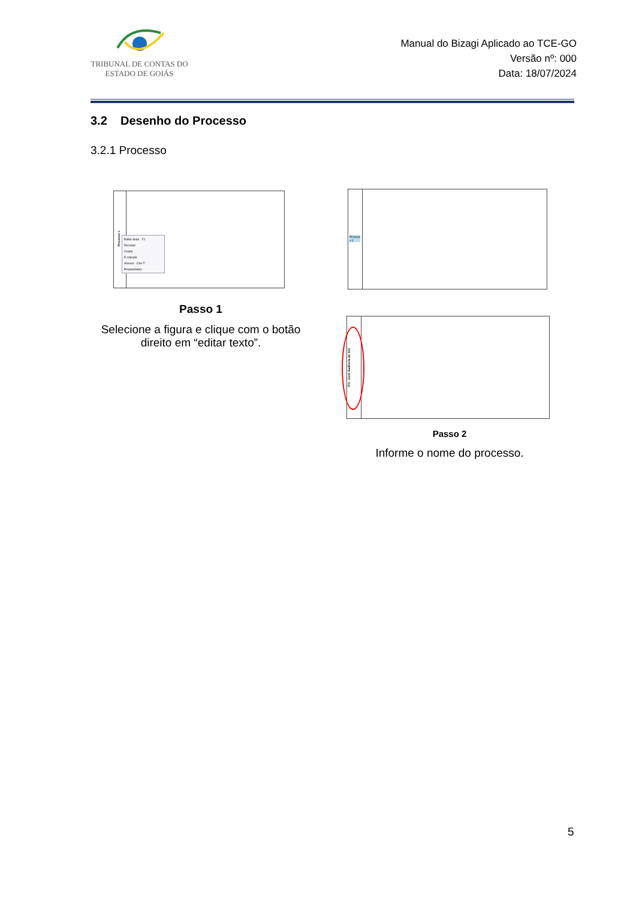TRIBUNAL DE CONTAS DO
ESTADO DE GOIÁS
Manual do Bizagi Aplicado ao TCE-GO
Versão nº: 000
Data: 18/07/2024
3.2 Desenho do Processo
3.2.1 Processo
Processo 1
Editar texto F2
Recortar
Copiar
É coleção
Anexos Ctrl+T
Propriedades
Process
o 1
Passo 1
Selecione a figura e clique com o botão direito em “editar texto”.
PO - Gerir Auditoria do SGI
Passo 2
Informe o nome do processo.
5